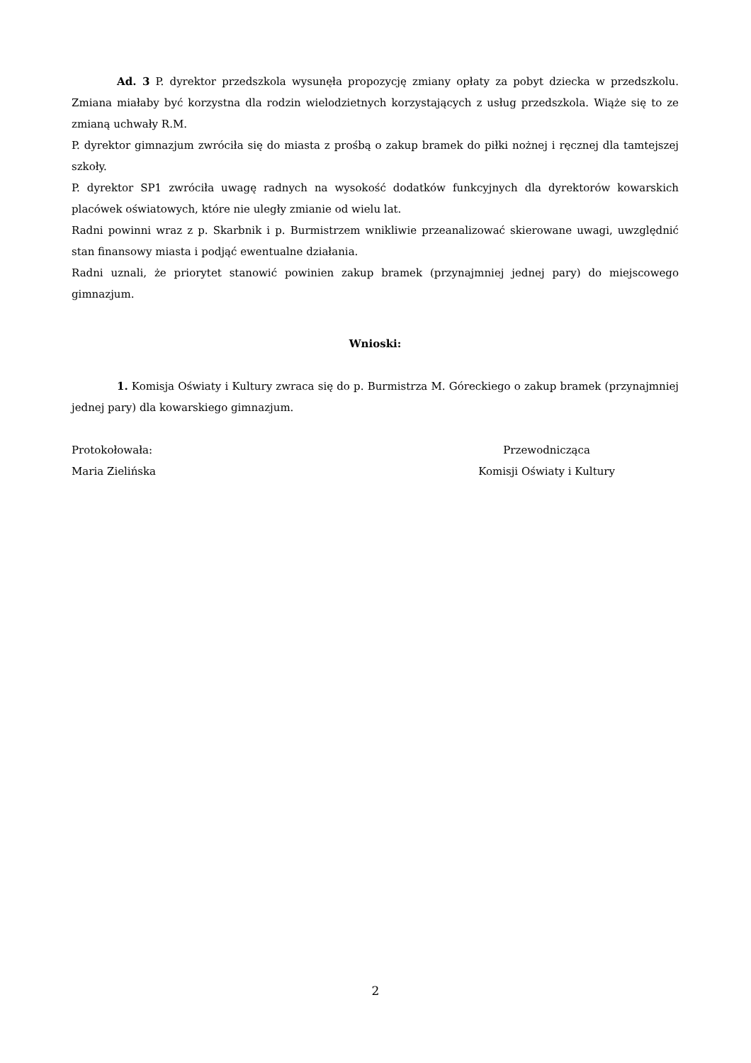Ad. 3 P. dyrektor przedszkola wysunęła propozycję zmiany opłaty za pobyt dziecka w przedszkolu. Zmiana miałaby być korzystna dla rodzin wielodzietnych korzystających z usług przedszkola. Wiąże się to ze zmianą uchwały R.M.
P. dyrektor gimnazjum zwróciła się do miasta z prośbą o zakup bramek do piłki nożnej i ręcznej dla tamtejszej szkoły.
P. dyrektor SP1 zwróciła uwagę radnych na wysokość dodatków funkcyjnych dla dyrektorów kowarskich placówek oświatowych, które nie uległy zmianie od wielu lat.
Radni powinni wraz z p. Skarbnik i p. Burmistrzem wnikliwie przeanalizować skierowane uwagi, uwzględnić stan finansowy miasta i podjąć ewentualne działania.
Radni uznali, że priorytet stanowić powinien zakup bramek (przynajmniej jednej pary) do miejscowego gimnazjum.
Wnioski:
1. Komisja Oświaty i Kultury zwraca się do p. Burmistrza M. Góreckiego o zakup bramek (przynajmniej jednej pary) dla kowarskiego gimnazjum.
Protokołowała:
Maria Zielińska
Przewodnicząca
Komisji Oświaty i Kultury
2